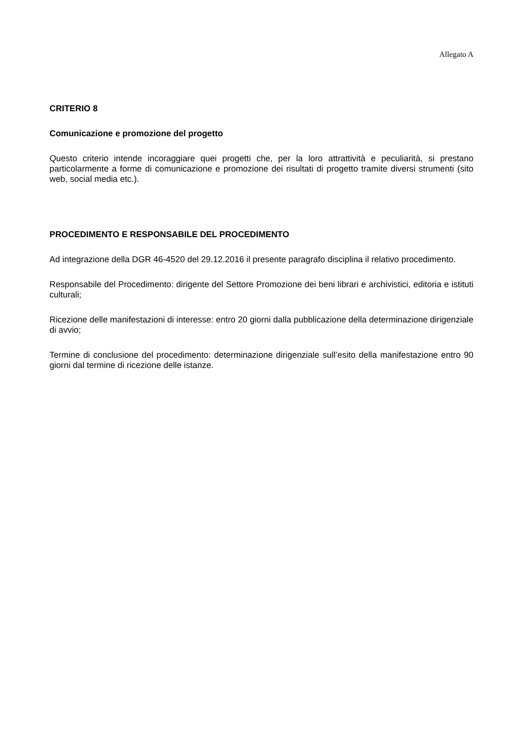Allegato A
CRITERIO 8
Comunicazione e promozione del progetto
Questo criterio intende incoraggiare quei progetti che, per la loro attrattività e peculiarità, si prestano particolarmente a forme di comunicazione e promozione dei risultati di progetto tramite diversi strumenti (sito web, social media etc.).
PROCEDIMENTO E RESPONSABILE DEL PROCEDIMENTO
Ad integrazione della DGR 46-4520 del 29.12.2016 il presente paragrafo disciplina il relativo procedimento.
Responsabile del Procedimento: dirigente del Settore Promozione dei beni librari e archivistici, editoria e istituti culturali;
Ricezione delle manifestazioni di interesse: entro 20 giorni dalla pubblicazione della determinazione dirigenziale di avvio;
Termine di conclusione del procedimento: determinazione dirigenziale sull’esito della manifestazione entro 90 giorni dal termine di ricezione delle istanze.